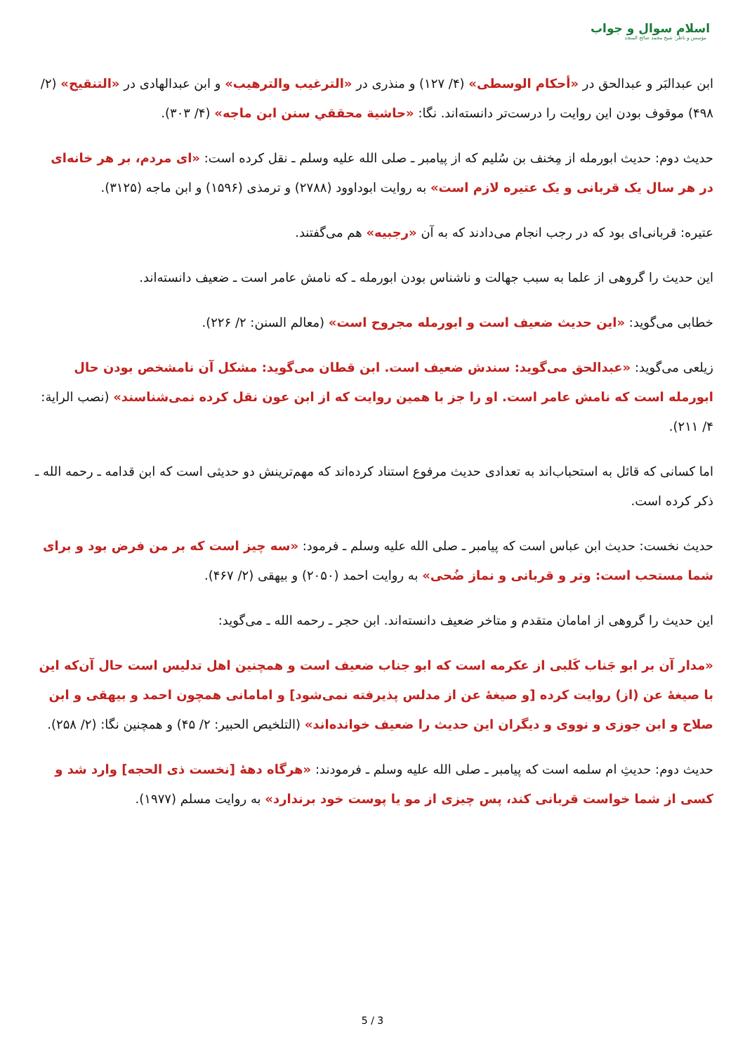اسلام سوال و جواب
مؤسس و ناظر: شیخ محمد صالح المنجد
ابن عبدالبَر و عبدالحق در «أحكام الوسطى» (۴/ ۱۲۷) و منذری در «الترغيب والترهيب» و ابن عبدالهادی در «التنقيح» (۲/ ۴۹۸) موقوف بودن این روایت را درست‌تر دانسته‌اند. نگا: «حاشية محققي سنن ابن ماجه» (۴/ ۳۰۳).
حدیث دوم: حدیث ابورمله از مِخنف بن سُلیم که از پیامبر ـ صلی الله علیه وسلم ـ نقل کرده است: «ای مردم، بر هر خانه‌ای در هر سال یک قربانی و یک عتیره لازم است» به روایت ابوداوود (۲۷۸۸) و ترمذی (۱۵۹۶) و ابن ماجه (۳۱۲۵).
عتیره: قربانی‌ای بود که در رجب انجام می‌دادند که به آن «رجبیه» هم می‌گفتند.
این حدیث را گروهی از علما به سبب جهالت و ناشناس بودن ابورمله ـ که نامش عامر است ـ ضعیف دانسته‌اند.
خطابی می‌گوید: «این حدیث ضعیف است و ابورمله مجروح است» (معالم السنن: ۲/ ۲۲۶).
زیلعی می‌گوید: «عبدالحق می‌گوید: سندش ضعیف است. ابن قطان می‌گوید: مشکل آن نامشخص بودن حال ابورمله است که نامش عامر است. او را جز با همین روایت که از ابن عون نقل کرده نمی‌شناسند» (نصب الراية: ۴/ ۲۱۱).
اما کسانی که قائل به استحباب‌اند به تعدادی حدیث مرفوع استناد کرده‌اند که مهم‌ترینش دو حدیثی است که ابن قدامه ـ رحمه الله ـ ذکر کرده است.
حدیث نخست: حدیث ابن عباس است که پیامبر ـ صلی الله علیه وسلم ـ فرمود: «سه چیز است که بر من فرض بود و برای شما مستحب است: وتر و قربانی و نماز ضُحی» به روایت احمد (۲۰۵۰) و بیهقی (۲/ ۴۶۷).
این حدیث را گروهی از امامان متقدم و متاخر ضعیف دانسته‌اند. ابن حجر ـ رحمه الله ـ می‌گوید:
«مدار آن بر ابو جَناب کَلبی از عکرمه است که ابو جناب ضعیف است و همچنین اهل تدلیس است حال آن‌که این با صیغهٔ عن (از) روایت کرده [و صیغهٔ عن از مدلس پذیرفته نمی‌شود] و امامانی همچون احمد و بیهقی و ابن صلاح و ابن جوزی و نووی و دیگران این حدیث را ضعیف خوانده‌اند» (التلخيص الحبير: ۲/ ۴۵) و همچنین نگا: (۲/ ۲۵۸).
حدیث دوم: حدیثِ ام سلمه است که پیامبر ـ صلی الله علیه وسلم ـ فرمودند: «هرگاه دههٔ [نخست ذی الحجه] وارد شد و کسی از شما خواست قربانی کند، پس چیزی از مو یا پوست خود برندارد» به روایت مسلم (۱۹۷۷).
5 / 3